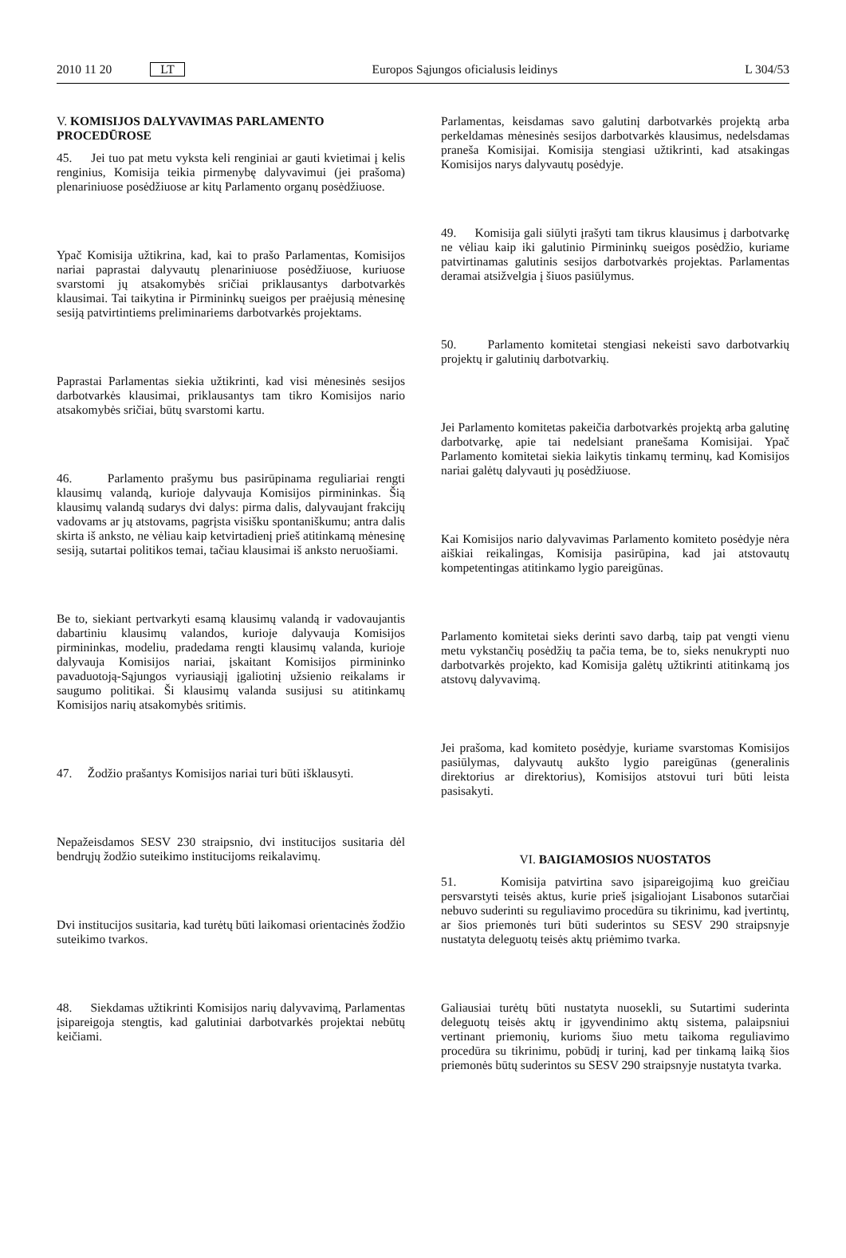2010 11 20 LT
Europos Sąjungos oficialusis leidinys L 304/53
V. KOMISIJOS DALYVAVIMAS PARLAMENTO PROCEDŪROSE
45. Jei tuo pat metu vyksta keli renginiai ar gauti kvietimai į kelis renginius, Komisija teikia pirmenybę dalyvavimui (jei prašoma) plenariniuose posėdžiuose ar kitų Parlamento organų posėdžiuose.
Ypač Komisija užtikrina, kad, kai to prašo Parlamentas, Komisijos nariai paprastai dalyvautų plenariniuose posėdžiuose, kuriuose svarstomi jų atsakomybės sričiai priklausantys darbotvarkės klausimai. Tai taikytina ir Pirmininkų sueigos per praėjusią mėnesinę sesiją patvirtintiems preliminariems darbotvarkės projektams.
Paprastai Parlamentas siekia užtikrinti, kad visi mėnesinės sesijos darbotvarkės klausimai, priklausantys tam tikro Komisijos nario atsakomybės sričiai, būtų svarstomi kartu.
46. Parlamento prašymu bus pasirūpinama reguliariai rengti klausimų valandą, kurioje dalyvauja Komisijos pirmininkas. Šią klausimų valandą sudarys dvi dalys: pirma dalis, dalyvaujant frakcijų vadovams ar jų atstovams, pagrįsta visišku spontaniškumu; antra dalis skirta iš anksto, ne vėliau kaip ketvirtadienį prieš atitinkamą mėnesinę sesiją, sutartai politikos temai, tačiau klausimai iš anksto neruošiami.
Be to, siekiant pertvarkyti esamą klausimų valandą ir vadovaujantis dabartiniu klausimų valandos, kurioje dalyvauja Komisijos pirmininkas, modeliu, pradedama rengti klausimų valanda, kurioje dalyvauja Komisijos nariai, įskaitant Komisijos pirmininko pavaduotoją-Sąjungos vyriausiąjį įgaliotinį užsienio reikalams ir saugumo politikai. Ši klausimų valanda susijusi su atitinkamų Komisijos narių atsakomybės sritimis.
47. Žodžio prašantys Komisijos nariai turi būti išklausyti.
Nepažeisdamos SESV 230 straipsnio, dvi institucijos susitaria dėl bendrųjų žodžio suteikimo institucijoms reikalavimų.
Dvi institucijos susitaria, kad turėtų būti laikomasi orientacinės žodžio suteikimo tvarkos.
48. Siekdamas užtikrinti Komisijos narių dalyvavimą, Parlamentas įsipareigoja stengtis, kad galutiniai darbotvarkės projektai nebūtų keičiami.
Parlamentas, keisdamas savo galutinį darbotvarkės projektą arba perkeldamas mėnesinės sesijos darbotvarkės klausimus, nedelsdamas praneša Komisijai. Komisija stengiasi užtikrinti, kad atsakingas Komisijos narys dalyvautų posėdyje.
49. Komisija gali siūlyti įrašyti tam tikrus klausimus į darbotvarkę ne vėliau kaip iki galutinio Pirmininkų sueigos posėdžio, kuriame patvirtinamas galutinis sesijos darbotvarkės projektas. Parlamentas deramai atsižvelgia į šiuos pasiūlymus.
50. Parlamento komitetai stengiasi nekeisti savo darbotvarkių projektų ir galutinių darbotvarkių.
Jei Parlamento komitetas pakeičia darbotvarkės projektą arba galutinę darbotvarkę, apie tai nedelsiant pranešama Komisijai. Ypač Parlamento komitetai siekia laikytis tinkamų terminų, kad Komisijos nariai galėtų dalyvauti jų posėdžiuose.
Kai Komisijos nario dalyvavimas Parlamento komiteto posėdyje nėra aiškiai reikalingas, Komisija pasirūpina, kad jai atstovautų kompetentingas atitinkamo lygio pareigūnas.
Parlamento komitetai sieks derinti savo darbą, taip pat vengti vienu metu vykstančių posėdžių ta pačia tema, be to, sieks nenukrypti nuo darbotvarkės projekto, kad Komisija galėtų užtikrinti atitinkamą jos atstovų dalyvavimą.
Jei prašoma, kad komiteto posėdyje, kuriame svarstomas Komisijos pasiūlymas, dalyvautų aukšto lygio pareigūnas (generalinis direktorius ar direktorius), Komisijos atstovui turi būti leista pasisakyti.
VI. BAIGIAMOSIOS NUOSTATOS
51. Komisija patvirtina savo įsipareigojimą kuo greičiau persvarstyti teisės aktus, kurie prieš įsigaliojant Lisabonos sutarčiai nebuvo suderinti su reguliavimo procedūra su tikrinimu, kad įvertintų, ar šios priemonės turi būti suderintos su SESV 290 straipsnyje nustatyta deleguotų teisės aktų priėmimo tvarka.
Galiausiai turėtų būti nustatyta nuosekli, su Sutartimi suderinta deleguotų teisės aktų ir įgyvendinimo aktų sistema, palaipsniui vertinant priemonių, kurioms šiuo metu taikoma reguliavimo procedūra su tikrinimu, pobūdį ir turinį, kad per tinkamą laiką šios priemonės būtų suderintos su SESV 290 straipsnyje nustatyta tvarka.